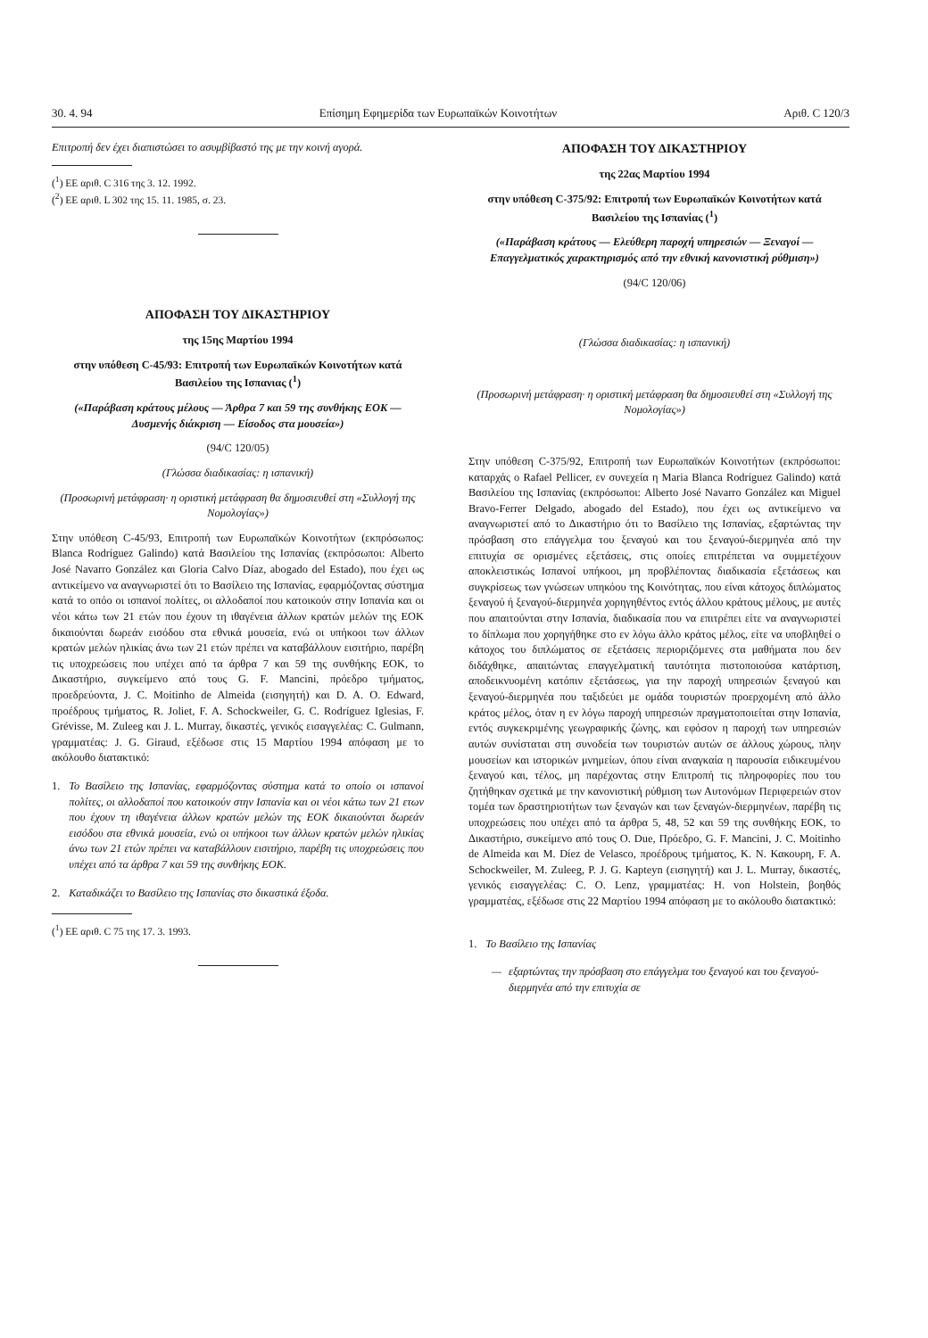30. 4. 94 Επίσημη Εφημερίδα των Ευρωπαϊκών Κοινοτήτων Αριθ. C 120/3
Επιτροπή δεν έχει διαπιστώσει το ασυμβίβαστό της με την κοινή αγορά.
(<sup>1</sup>) ΕΕ αριθ. C 316 της 3. 12. 1992.
(<sup>2</sup>) ΕΕ αριθ. L 302 της 15. 11. 1985, σ. 23.
ΑΠΟΦΑΣΗ ΤΟΥ ΔΙΚΑΣΤΗΡΙΟΥ
της 15ης Μαρτίου 1994
στην υπόθεση C-45/93: Επιτροπή των Ευρωπαϊκών Κοινοτήτων κατά Βασιλείου της Ισπανιας (<sup>1</sup>)
(«Παράβαση κράτους μέλους — Άρθρα 7 και 59 της συνθήκης ΕΟΚ — Δυσμενής διάκριση — Είσοδος στα μουσεία»)
(94/C 120/05)
(Γλώσσα διαδικασίας: η ισπανική)
(Προσωρινή μετάφραση· η οριστική μετάφραση θα δημοσιευθεί στη «Συλλογή της Νομολογίας»)
Στην υπόθεση C-45/93, Επιτροπή των Ευρωπαϊκών Κοινοτήτων (εκπρόσωπος: Blanca Rodríguez Galindo) κατά Βασιλείου της Ισπανίας (εκπρόσωποι: Alberto José Navarro González και Gloria Calvo Díaz, abogado del Estado), που έχει ως αντικείμενο να αναγνωριστεί ότι το Βασίλειο της Ισπανίας, εφαρμόζοντας σύστημα κατά το οπόο οι ισπανοί πολίτες, οι αλλοδαποί που κατοικούν στην Ισπανία και οι νέοι κάτω των 21 ετών που έχουν τη ιθαγένεια άλλων κρατών μελών της ΕΟΚ δικαιούνται δωρεάν εισόδου στα εθνικά μουσεία, ενώ οι υπήκοοι των άλλων κρατών μελών ηλικίας άνω των 21 ετών πρέπει να καταβάλλουν εισιτήριο, παρέβη τις υποχρεώσεις που υπέχει από τα άρθρα 7 και 59 της συνθήκης ΕΟΚ, το Δικαστήριο, συγκείμενο από τους G. F. Mancini, πρόεδρο τμήματος, προεδρεύοντα, J. C. Moitinho de Almeida (εισηγητή) και D. A. O. Edward, προέδρους τμήματος, R. Joliet, F. A. Schockweiler, G. C. Rodríguez Iglesias, F. Grévisse, M. Zuleeg και J. L. Murray, δικαστές, γενικός εισαγγελέας: C. Gulmann, γραμματέας: J. G. Giraud, εξέδωσε στις 15 Μαρτίου 1994 απόφαση με το ακόλουθο διατακτικό:
1. Το Βασίλειο της Ισπανίας, εφαρμόζοντας σύστημα κατά το οποίο οι ισπανοί πολίτες, οι αλλοδαποί που κατοικούν στην Ισπανία και οι νέοι κάτω των 21 ετων που έχουν τη ιθαγένεια άλλων κρατών μελών της ΕΟΚ δικαιούνται δωρεάν εισόδου στα εθνικά μουσεία, ενώ οι υπήκοοι των άλλων κρατών μελών ηλικίας άνω των 21 ετών πρέπει να καταβάλλουν εισιτήριο, παρέβη τις υποχρεώσεις που υπέχει από τα άρθρα 7 και 59 της συνθήκης ΕΟΚ.
2. Καταδικάζει το Βασίλειο της Ισπανίας στο δικαστικά έξοδα.
(<sup>1</sup>) ΕΕ αριθ. C 75 της 17. 3. 1993.
ΑΠΟΦΑΣΗ ΤΟΥ ΔΙΚΑΣΤΗΡΙΟΥ
της 22ας Μαρτίου 1994
στην υπόθεση C-375/92: Επιτροπή των Ευρωπαϊκών Κοινοτήτων κατά Βασιλείου της Ισπανίας (<sup>1</sup>)
(«Παράβαση κράτους — Ελεύθερη παροχή υπηρεσιών — Ξεναγοί — Επαγγελματικός χαρακτηρισμός από την εθνική κανονιστική ρύθμιση»)
(94/C 120/06)
(Γλώσσα διαδικασίας: η ισπανική)
(Προσωρινή μετάφραση· η οριστική μετάφραση θα δημοσιευθεί στη «Συλλογή της Νομολογίας»)
Στην υπόθεση C-375/92, Επιτροπή των Ευρωπαϊκών Κοινοτήτων (εκπρόσωποι: καταρχάς ο Rafael Pellicer, εν συνεχεία η Maria Blanca Rodríguez Galindo) κατά Βασιλείου της Ισπανίας (εκπρόσωποι: Alberto José Navarro González και Miguel Bravo-Ferrer Delgado, abogado del Estado), που έχει ως αντικείμενο να αναγνωριστεί από το Δικαστήριο ότι το Βασίλειο της Ισπανίας, εξαρτώντας την πρόσβαση στο επάγγελμα του ξεναγού και του ξεναγού-διερμηνέα από την επιτυχία σε ορισμένες εξετάσεις, στις οποίες επιτρέπεται να συμμετέχουν αποκλειστικώς Ισπανοί υπήκοοι, μη προβλέποντας διαδικασία εξετάσεως και συγκρίσεως των γνώσεων υπηκόου της Κοινότητας, που είναι κάτοχος διπλώματος ξεναγού ή ξεναγού-διερμηνέα χορηγηθέντος εντός άλλου κράτους μέλους, με αυτές που απαιτούνται στην Ισπανία, διαδικασία που να επιτρέπει είτε να αναγνωριστεί το δίπλωμα που χορηγήθηκε στο εν λόγω άλλο κράτος μέλος, είτε να υποβληθεί ο κάτοχος του διπλώματος σε εξετάσεις περιοριζόμενες στα μαθήματα που δεν διδάχθηκε, απαιτώντας επαγγελματική ταυτότητα πιστοποιούσα κατάρτιση, αποδεικνυομένη κατόπιν εξετάσεως, για την παροχή υπηρεσιών ξεναγού και ξεναγού-διερμηνέα που ταξιδεύει με ομάδα τουριστών προερχομένη από άλλο κράτος μέλος, όταν η εν λόγω παροχή υπηρεσιών πραγματοποιείται στην Ισπανία, εντός συγκεκριμένης γεωγραφικής ζώνης, και εφόσον η παροχή των υπηρεσιών αυτών συνίσταται στη συνοδεία των τουριστών αυτών σε άλλους χώρους, πλην μουσείων και ιστορικών μνημείων, όπου είναι αναγκαία η παρουσία ειδικευμένου ξεναγού και, τέλος, μη παρέχοντας στην Επιτροπή τις πληροφορίες που του ζητήθηκαν σχετικά με την κανονιστική ρύθμιση των Αυτονόμων Περιφερειών στον τομέα των δραστηριοτήτων των ξεναγών και των ξεναγών-διερμηνέων, παρέβη τις υποχρεώσεις που υπέχει από τα άρθρα 5, 48, 52 και 59 της συνθήκης ΕΟΚ, το Δικαστήριο, συκείμενο από τους O. Due, Πρόεδρο, G. F. Mancini, J. C. Moitinho de Almeida και M. Díez de Velasco, προέδρους τμήματος, K. N. Κακουρη, F. A. Schockweiler, M. Zuleeg, P. J. G. Kapteyn (εισηγητή) και J. L. Murray, δικαστές, γενικός εισαγγελέας: C. O. Lenz, γραμματέας: H. von Holstein, βοηθός γραμματέας, εξέδωσε στις 22 Μαρτίου 1994 απόφαση με το ακόλουθο διατακτικό:
1. Το Βασίλειο της Ισπανίας
— εξαρτώντας την πρόσβαση στο επάγγελμα του ξεναγού και του ξεναγού-διερμηνέα από την επιτυχία σε